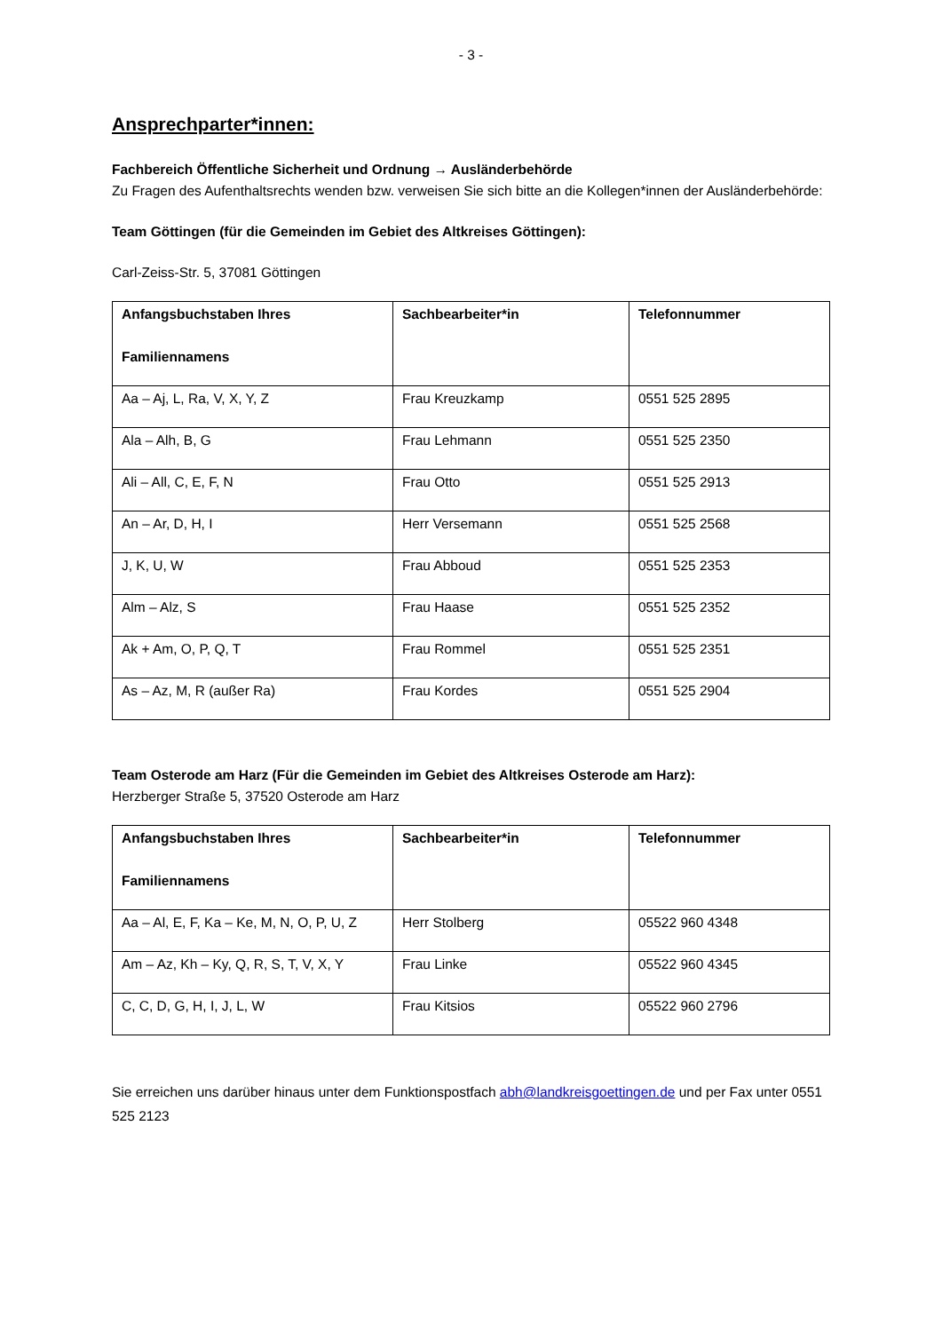- 3 -
Ansprechparter*innen:
Fachbereich Öffentliche Sicherheit und Ordnung → Ausländerbehörde
Zu Fragen des Aufenthaltsrechts wenden bzw. verweisen Sie sich bitte an die Kollegen*innen der Ausländerbehörde:
Team Göttingen (für die Gemeinden im Gebiet des Altkreises Göttingen):
Carl-Zeiss-Str. 5, 37081 Göttingen
| Anfangsbuchstaben Ihres Familiennamens | Sachbearbeiter*in | Telefonnummer |
| --- | --- | --- |
| Aa – Aj, L, Ra, V, X, Y, Z | Frau Kreuzkamp | 0551 525 2895 |
| Ala – Alh, B, G | Frau Lehmann | 0551 525 2350 |
| Ali – All, C, E, F, N | Frau Otto | 0551 525 2913 |
| An – Ar, D, H, I | Herr Versemann | 0551 525 2568 |
| J, K, U, W | Frau Abboud | 0551 525 2353 |
| Alm – Alz, S | Frau Haase | 0551 525 2352 |
| Ak + Am, O, P, Q, T | Frau Rommel | 0551 525 2351 |
| As – Az, M, R (außer Ra) | Frau Kordes | 0551 525 2904 |
Team Osterode am Harz (Für die Gemeinden im Gebiet des Altkreises Osterode am Harz):
Herzberger Straße 5, 37520 Osterode am Harz
| Anfangsbuchstaben Ihres Familiennamens | Sachbearbeiter*in | Telefonnummer |
| --- | --- | --- |
| Aa – Al, E, F, Ka – Ke, M, N, O, P, U, Z | Herr Stolberg | 05522 960 4348 |
| Am – Az, Kh – Ky, Q, R, S, T, V, X, Y | Frau Linke | 05522 960 4345 |
| C, C, D, G, H, I, J, L, W | Frau Kitsios | 05522 960 2796 |
Sie erreichen uns darüber hinaus unter dem Funktionspostfach abh@landkreisgoettingen.de und per Fax unter 0551 525 2123